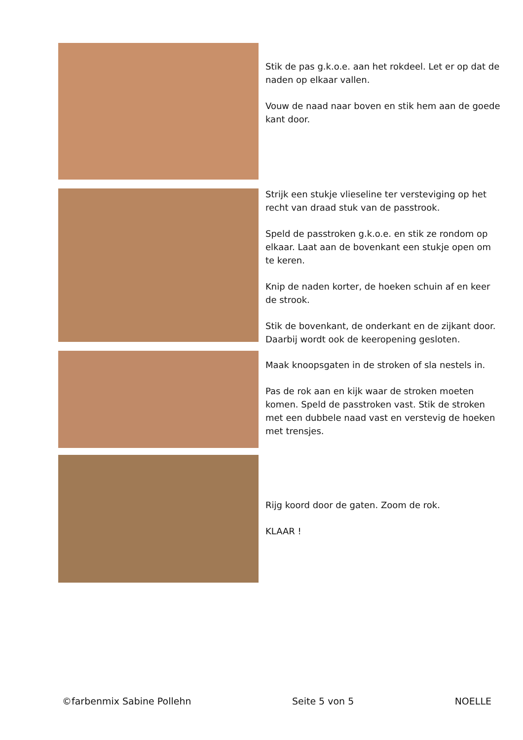Stik de pas g.k.o.e. aan het rokdeel. Let er op dat de naden op elkaar vallen.
Vouw de naad naar boven en stik hem aan de goede kant door.
Strijk een stukje vlieseline ter versteviging op het recht van draad stuk van de passtrook.
Speld de passtroken g.k.o.e. en stik ze rondom op elkaar. Laat aan de bovenkant een stukje open om te keren.
Knip de naden korter, de hoeken schuin af en keer de strook.
Stik de bovenkant, de onderkant en de zijkant door. Daarbij wordt ook de keeropening gesloten.
Maak knoopsgaten in de stroken of sla nestels in.
Pas de rok aan en kijk waar de stroken moeten komen. Speld de passtroken vast. Stik de stroken met een dubbele naad vast en verstevig de hoeken met trensjes.
Rijg koord door de gaten. Zoom de rok.
KLAAR !
©farbenmix Sabine Pollehn Seite 5 von 5 NOELLE